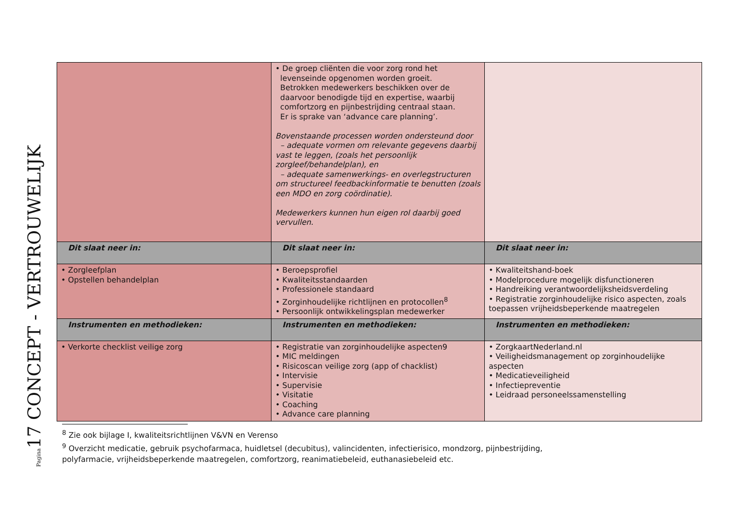Pagina17 CONCEPT - VERTROUWELIJK
| | • De groep cliënten die voor zorg rond het levenseinde opgenomen worden groeit. Betrokken medewerkers beschikken over de daarvoor benodigde tijd en expertise, waarbij comfortzorg en pijnbestrijding centraal staan. Er is sprake van ‘advance care planning’. Bovenstaande processen worden ondersteund door – adequate vormen om relevante gegevens daarbij vast te leggen, (zoals het persoonlijk zorgleef/behandelplan), en – adequate samenwerkings- en overlegstructuren om structureel feedbackinformatie te benutten (zoals een MDO en zorg coördinatie). Medewerkers kunnen hun eigen rol daarbij goed vervullen. | |
| Dit slaat neer in: | Dit slaat neer in: | Dit slaat neer in: |
| • Zorgleefplan • Opstellen behandelplan | • Beroepsprofiel • Kwaliteitsstandaarden • Professionele standaard • Zorginhoudelijke richtlijnen en protocollen<sup>8</sup> • Persoonlijk ontwikkelingsplan medewerker | • Kwaliteitshand-boek • Modelprocedure mogelijk disfunctioneren • Handreiking verantwoordelijksheidsverdeling • Registratie zorginhoudelijke risico aspecten, zoals toepassen vrijheidsbeperkende maatregelen |
| Instrumenten en methodieken: | Instrumenten en methodieken: | Instrumenten en methodieken: |
| • Verkorte checklist veilige zorg | • Registratie van zorginhoudelijke aspecten9 • MIC meldingen • Risicoscan veilige zorg (app of chacklist) • Intervisie • Supervisie • Visitatie • Coaching • Advance care planning | • ZorgkaartNederland.nl • Veiligheidsmanagement op zorginhoudelijke aspecten • Medicatieveiligheid • Infectiepreventie • Leidraad personeelssamenstelling |
<sup>8</sup> Zie ook bijlage I, kwaliteitsrichtlijnen V&VN en Verenso
<sup>9</sup> Overzicht medicatie, gebruik psychofarmaca, huidletsel (decubitus), valincidenten, infectierisico, mondzorg, pijnbestrijding,
polyfarmacie, vrijheidsbeperkende maatregelen, comfortzorg, reanimatiebeleid, euthanasiebeleid etc.